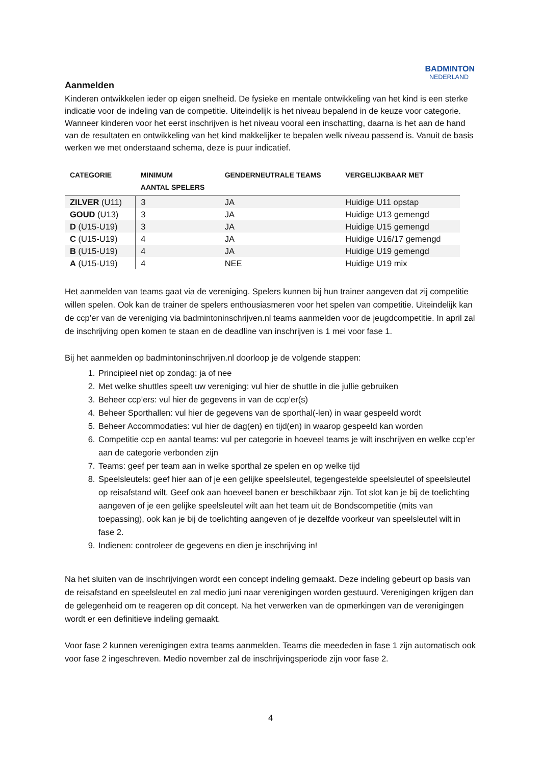BADMINTON
NEDERLAND
Aanmelden
Kinderen ontwikkelen ieder op eigen snelheid. De fysieke en mentale ontwikkeling van het kind is een sterke indicatie voor de indeling van de competitie. Uiteindelijk is het niveau bepalend in de keuze voor categorie. Wanneer kinderen voor het eerst inschrijven is het niveau vooral een inschatting, daarna is het aan de hand van de resultaten en ontwikkeling van het kind makkelijker te bepalen welk niveau passend is. Vanuit de basis werken we met onderstaand schema, deze is puur indicatief.
| CATEGORIE | MINIMUM AANTAL SPELERS | GENDERNEUTRALE TEAMS | VERGELIJKBAAR MET |
| --- | --- | --- | --- |
| ZILVER (U11) | 3 | JA | Huidige U11 opstap |
| GOUD (U13) | 3 | JA | Huidige U13 gemengd |
| D (U15-U19) | 3 | JA | Huidige U15 gemengd |
| C (U15-U19) | 4 | JA | Huidige U16/17 gemengd |
| B (U15-U19) | 4 | JA | Huidige U19 gemengd |
| A (U15-U19) | 4 | NEE | Huidige U19 mix |
Het aanmelden van teams gaat via de vereniging. Spelers kunnen bij hun trainer aangeven dat zij competitie willen spelen. Ook kan de trainer de spelers enthousiasmeren voor het spelen van competitie. Uiteindelijk kan de ccp’er van de vereniging via badmintoninschrijven.nl teams aanmelden voor de jeugdcompetitie. In april zal de inschrijving open komen te staan en de deadline van inschrijven is 1 mei voor fase 1.
Bij het aanmelden op badmintoninschrijven.nl doorloop je de volgende stappen:
1. Principieel niet op zondag: ja of nee
2. Met welke shuttles speelt uw vereniging: vul hier de shuttle in die jullie gebruiken
3. Beheer ccp’ers: vul hier de gegevens in van de ccp’er(s)
4. Beheer Sporthallen: vul hier de gegevens van de sporthal(-len) in waar gespeeld wordt
5. Beheer Accommodaties: vul hier de dag(en) en tijd(en) in waarop gespeeld kan worden
6. Competitie ccp en aantal teams: vul per categorie in hoeveel teams je wilt inschrijven en welke ccp’er aan de categorie verbonden zijn
7. Teams: geef per team aan in welke sporthal ze spelen en op welke tijd
8. Speelsleutels: geef hier aan of je een gelijke speelsleutel, tegengestelde speelsleutel of speelsleutel op reisafstand wilt. Geef ook aan hoeveel banen er beschikbaar zijn. Tot slot kan je bij de toelichting aangeven of je een gelijke speelsleutel wilt aan het team uit de Bondscompetitie (mits van toepassing), ook kan je bij de toelichting aangeven of je dezelfde voorkeur van speelsleutel wilt in fase 2.
9. Indienen: controleer de gegevens en dien je inschrijving in!
Na het sluiten van de inschrijvingen wordt een concept indeling gemaakt. Deze indeling gebeurt op basis van de reisafstand en speelsleutel en zal medio juni naar verenigingen worden gestuurd. Verenigingen krijgen dan de gelegenheid om te reageren op dit concept. Na het verwerken van de opmerkingen van de verenigingen wordt er een definitieve indeling gemaakt.
Voor fase 2 kunnen verenigingen extra teams aanmelden. Teams die meededen in fase 1 zijn automatisch ook voor fase 2 ingeschreven. Medio november zal de inschrijvingsperiode zijn voor fase 2.
4